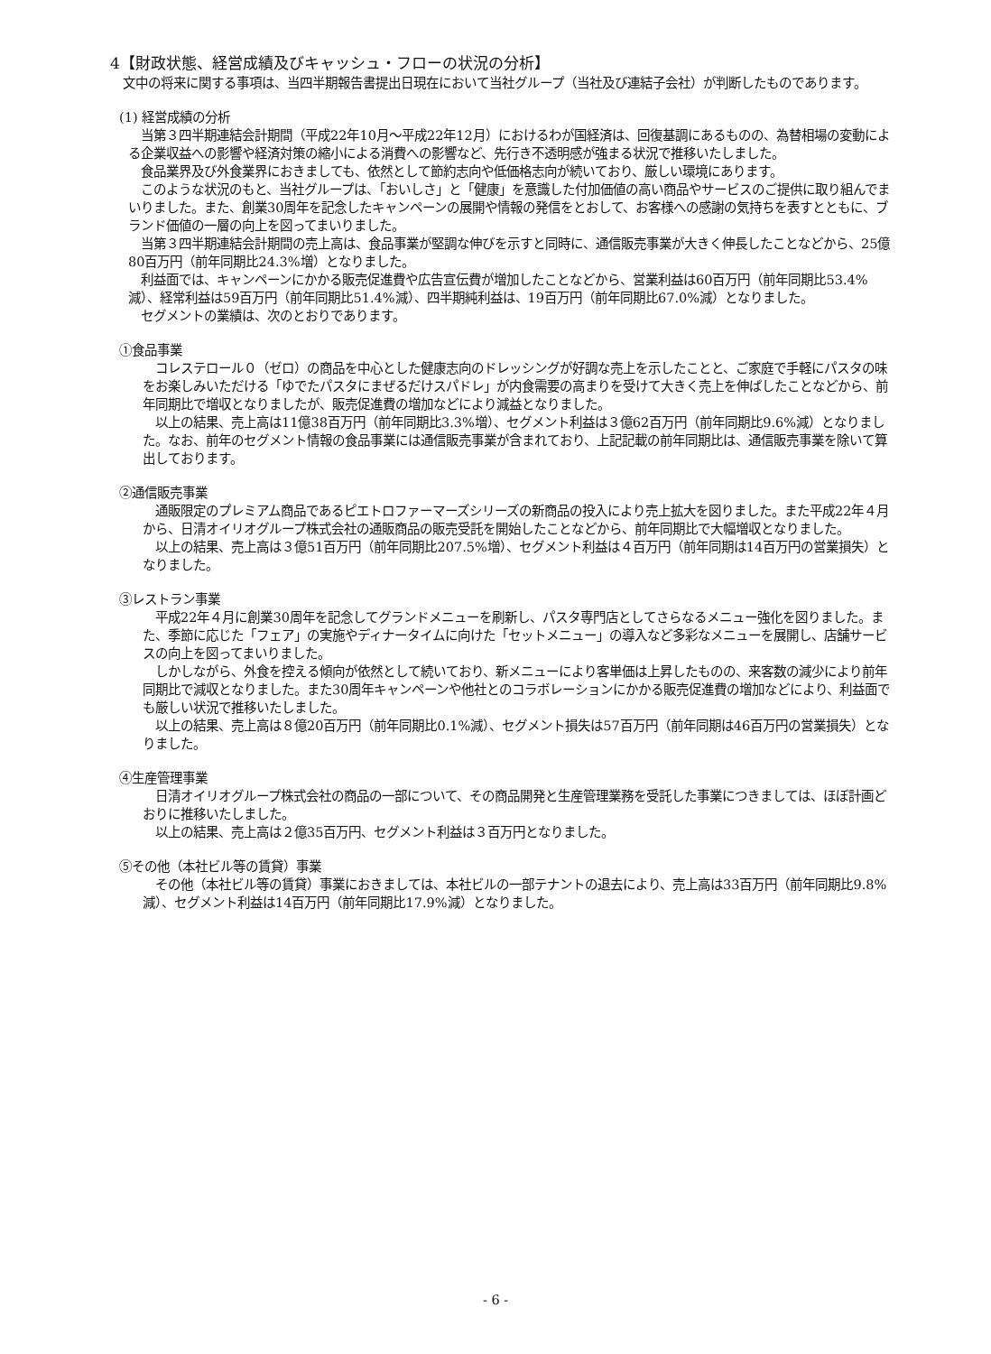4【財政状態、経営成績及びキャッシュ・フローの状況の分析】
　文中の将来に関する事項は、当四半期報告書提出日現在において当社グループ（当社及び連結子会社）が判断したものであります。
(1) 経営成績の分析
　当第３四半期連結会計期間（平成22年10月～平成22年12月）におけるわが国経済は、回復基調にあるものの、為替相場の変動による企業収益への影響や経済対策の縮小による消費への影響など、先行き不透明感が強まる状況で推移いたしました。
　食品業界及び外食業界におきましても、依然として節約志向や低価格志向が続いており、厳しい環境にあります。
　このような状況のもと、当社グループは、「おいしさ」と「健康」を意識した付加価値の高い商品やサービスのご提供に取り組んでまいりました。また、創業30周年を記念したキャンペーンの展開や情報の発信をとおして、お客様への感謝の気持ちを表すとともに、ブランド価値の一層の向上を図ってまいりました。
　当第３四半期連結会計期間の売上高は、食品事業が堅調な伸びを示すと同時に、通信販売事業が大きく伸長したことなどから、25億80百万円（前年同期比24.3%増）となりました。
　利益面では、キャンペーンにかかる販売促進費や広告宣伝費が増加したことなどから、営業利益は60百万円（前年同期比53.4%減）、経常利益は59百万円（前年同期比51.4%減）、四半期純利益は、19百万円（前年同期比67.0%減）となりました。
　セグメントの業績は、次のとおりであります。
①食品事業
　コレステロール０（ゼロ）の商品を中心とした健康志向のドレッシングが好調な売上を示したことと、ご家庭で手軽にパスタの味をお楽しみいただける「ゆでたパスタにまぜるだけスパドレ」が内食需要の高まりを受けて大きく売上を伸ばしたことなどから、前年同期比で増収となりましたが、販売促進費の増加などにより減益となりました。
　以上の結果、売上高は11億38百万円（前年同期比3.3%増）、セグメント利益は３億62百万円（前年同期比9.6%減）となりました。なお、前年のセグメント情報の食品事業には通信販売事業が含まれており、上記記載の前年同期比は、通信販売事業を除いて算出しております。
②通信販売事業
　通販限定のプレミアム商品であるピエトロファーマーズシリーズの新商品の投入により売上拡大を図りました。また平成22年４月から、日清オイリオグループ株式会社の通販商品の販売受託を開始したことなどから、前年同期比で大幅増収となりました。
　以上の結果、売上高は３億51百万円（前年同期比207.5%増）、セグメント利益は４百万円（前年同期は14百万円の営業損失）となりました。
③レストラン事業
　平成22年４月に創業30周年を記念してグランドメニューを刷新し、パスタ専門店としてさらなるメニュー強化を図りました。また、季節に応じた「フェア」の実施やディナータイムに向けた「セットメニュー」の導入など多彩なメニューを展開し、店舗サービスの向上を図ってまいりました。
　しかしながら、外食を控える傾向が依然として続いており、新メニューにより客単価は上昇したものの、来客数の減少により前年同期比で減収となりました。また30周年キャンペーンや他社とのコラボレーションにかかる販売促進費の増加などにより、利益面でも厳しい状況で推移いたしました。
　以上の結果、売上高は８億20百万円（前年同期比0.1%減）、セグメント損失は57百万円（前年同期は46百万円の営業損失）となりました。
④生産管理事業
　日清オイリオグループ株式会社の商品の一部について、その商品開発と生産管理業務を受託した事業につきましては、ほぼ計画どおりに推移いたしました。
　以上の結果、売上高は２億35百万円、セグメント利益は３百万円となりました。
⑤その他（本社ビル等の賃貸）事業
　その他（本社ビル等の賃貸）事業におきましては、本社ビルの一部テナントの退去により、売上高は33百万円（前年同期比9.8%減）、セグメント利益は14百万円（前年同期比17.9%減）となりました。
- 6 -